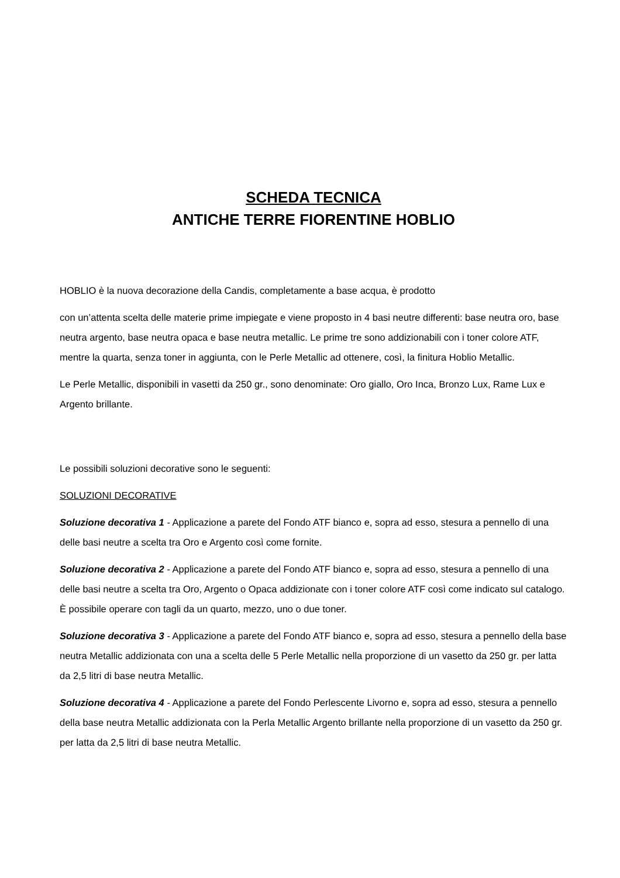SCHEDA TECNICA
ANTICHE TERRE FIORENTINE HOBLIO
HOBLIO è la nuova decorazione della Candis, completamente a base acqua, è prodotto
con un’attenta scelta delle materie prime impiegate e viene proposto in 4 basi neutre differenti: base neutra oro, base neutra argento, base neutra opaca e base neutra metallic. Le prime tre sono addizionabili con i toner colore ATF, mentre la quarta, senza toner in aggiunta, con le Perle Metallic ad ottenere, così, la finitura Hoblio Metallic.
Le Perle Metallic, disponibili in vasetti da 250 gr., sono denominate: Oro giallo, Oro Inca, Bronzo Lux, Rame Lux e Argento brillante.
Le possibili soluzioni decorative sono le seguenti:
SOLUZIONI DECORATIVE
Soluzione decorativa 1 - Applicazione a parete del Fondo ATF bianco e, sopra ad esso, stesura a pennello di una delle basi neutre a scelta tra Oro e Argento così come fornite.
Soluzione decorativa 2 - Applicazione a parete del Fondo ATF bianco e, sopra ad esso, stesura a pennello di una delle basi neutre a scelta tra Oro, Argento o Opaca addizionate con i toner colore ATF così come indicato sul catalogo. È possibile operare con tagli da un quarto, mezzo, uno o due toner.
Soluzione decorativa 3 - Applicazione a parete del Fondo ATF bianco e, sopra ad esso, stesura a pennello della base neutra Metallic addizionata con una a scelta delle 5 Perle Metallic nella proporzione di un vasetto da 250 gr. per latta da 2,5 litri di base neutra Metallic.
Soluzione decorativa 4 - Applicazione a parete del Fondo Perlescente Livorno e, sopra ad esso, stesura a pennello della base neutra Metallic addizionata con la Perla Metallic Argento brillante nella proporzione di un vasetto da 250 gr. per latta da 2,5 litri di base neutra Metallic.